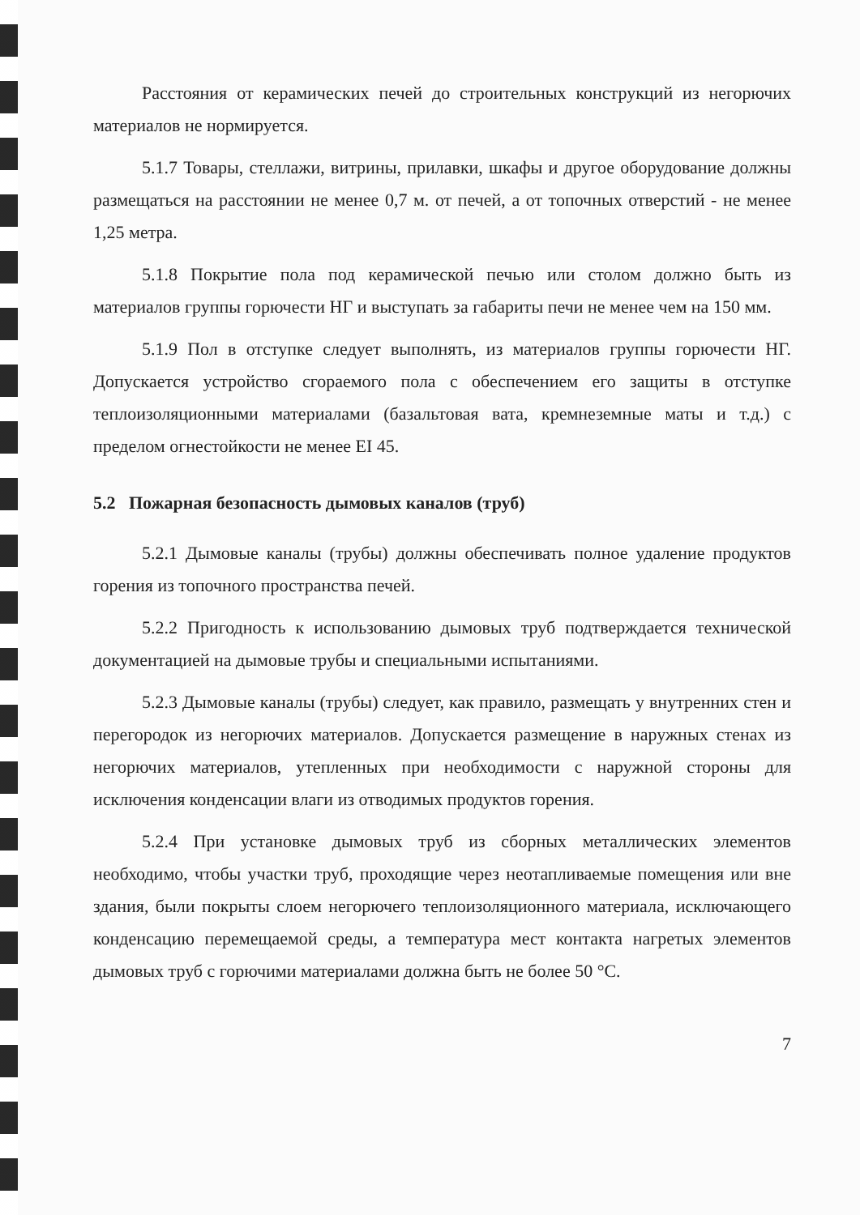Расстояния от керамических печей до строительных конструкций из негорючих материалов не нормируется.
5.1.7 Товары, стеллажи, витрины, прилавки, шкафы и другое оборудование должны размещаться на расстоянии не менее 0,7 м. от печей, а от топочных отверстий - не менее 1,25 метра.
5.1.8 Покрытие пола под керамической печью или столом должно быть из материалов группы горючести НГ и выступать за габариты печи не менее чем на 150 мм.
5.1.9 Пол в отступке следует выполнять, из материалов группы горючести НГ. Допускается устройство сгораемого пола с обеспечением его защиты в отступке теплоизоляционными материалами (базальтовая вата, кремнеземные маты и т.д.) с пределом огнестойкости не менее EI 45.
5.2 Пожарная безопасность дымовых каналов (труб)
5.2.1 Дымовые каналы (трубы) должны обеспечивать полное удаление продуктов горения из топочного пространства печей.
5.2.2 Пригодность к использованию дымовых труб подтверждается технической документацией на дымовые трубы и специальными испытаниями.
5.2.3 Дымовые каналы (трубы) следует, как правило, размещать у внутренних стен и перегородок из негорючих материалов. Допускается размещение в наружных стенах из негорючих материалов, утепленных при необходимости с наружной стороны для исключения конденсации влаги из отводимых продуктов горения.
5.2.4 При установке дымовых труб из сборных металлических элементов необходимо, чтобы участки труб, проходящие через неотапливаемые помещения или вне здания, были покрыты слоем негорючего теплоизоляционного материала, исключающего конденсацию перемещаемой среды, а температура мест контакта нагретых элементов дымовых труб с горючими материалами должна быть не более 50 °С.
7